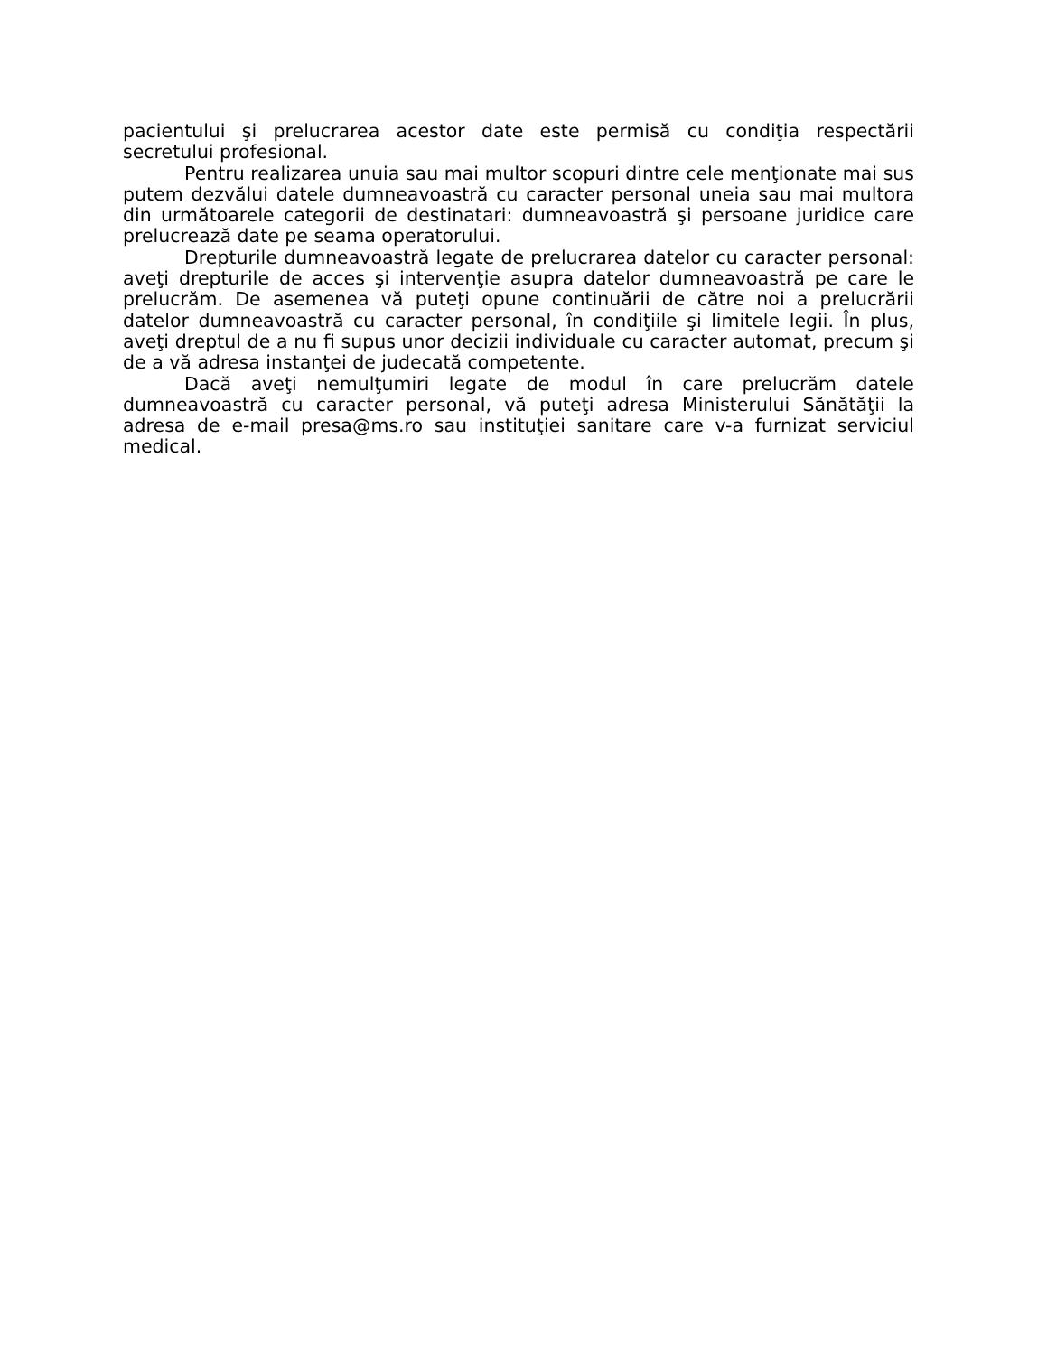pacientului şi prelucrarea acestor date este permisă cu condiţia respectării secretului profesional.
Pentru realizarea unuia sau mai multor scopuri dintre cele menţionate mai sus putem dezvălui datele dumneavoastră cu caracter personal uneia sau mai multora din următoarele categorii de destinatari: dumneavoastră şi persoane juridice care prelucrează date pe seama operatorului.
Drepturile dumneavoastră legate de prelucrarea datelor cu caracter personal: aveţi drepturile de acces şi intervenţie asupra datelor dumneavoastră pe care le prelucrăm. De asemenea vă puteţi opune continuării de către noi a prelucrării datelor dumneavoastră cu caracter personal, în condiţiile şi limitele legii. În plus, aveţi dreptul de a nu fi supus unor decizii individuale cu caracter automat, precum şi de a vă adresa instanţei de judecată competente.
Dacă aveţi nemulţumiri legate de modul în care prelucrăm datele dumneavoastră cu caracter personal, vă puteţi adresa Ministerului Sănătăţii la adresa de e-mail presa@ms.ro sau instituţiei sanitare care v-a furnizat serviciul medical.